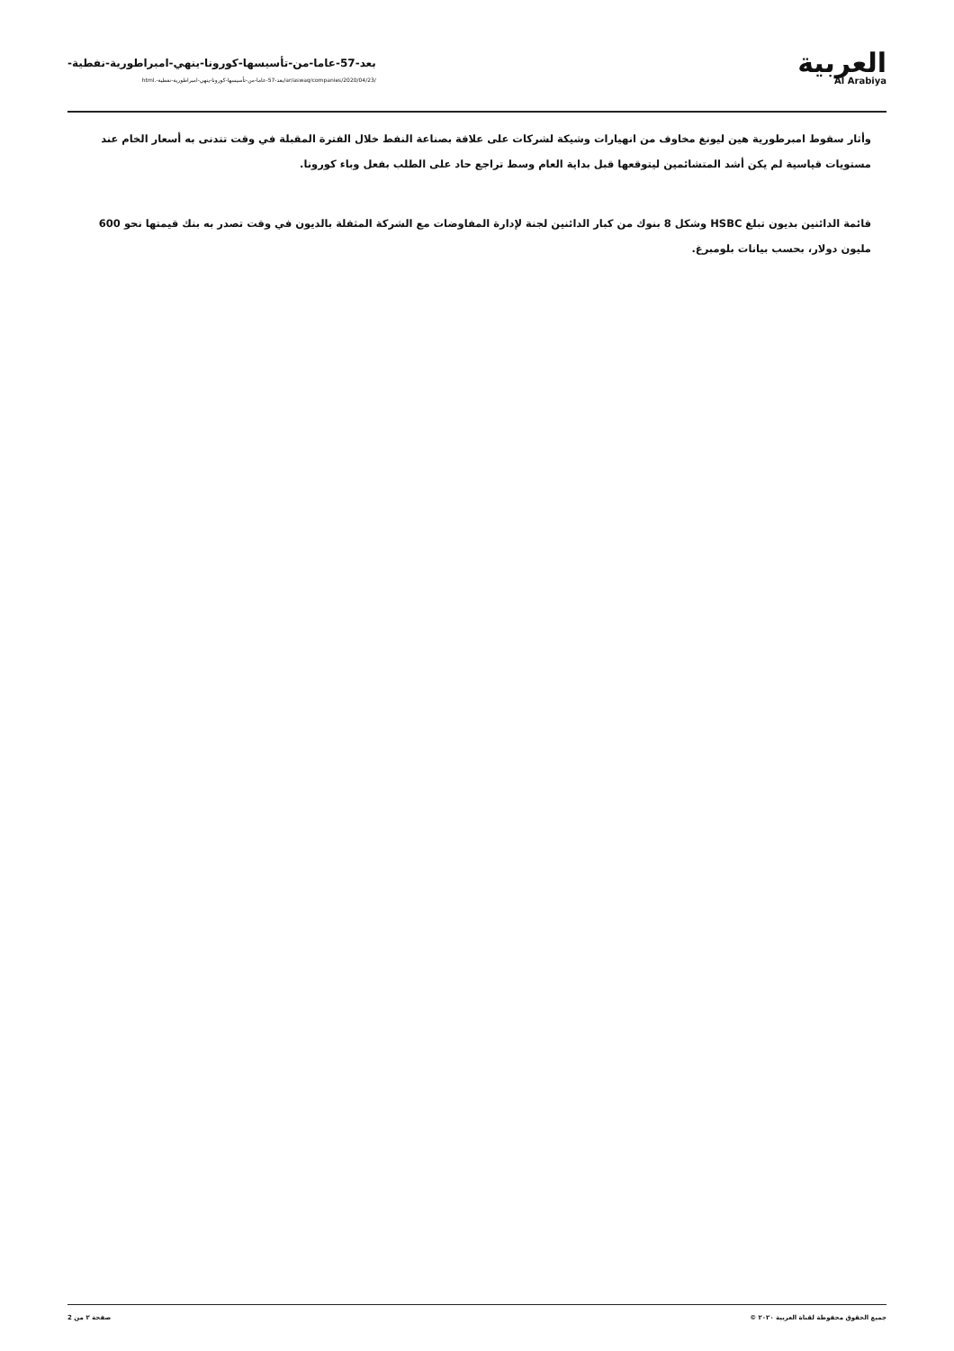بعد-57-عاما-من-تأسيسها-كورونا-ينهي-امبراطورية-نفطية-
/ar/aswaq/companies/2020/04/23/بعد-57-عاما-من-تأسيسها-كورونا-ينهي-امبراطورية-نفطية-.html
العربية
Al Arabiya
وأثار سقوط امبرطورية هين ليونغ مخاوف من انهيارات وشيكة لشركات على علاقة بصناعة النفط خلال الفترة المقبلة في وقت تتدنى به أسعار الخام عند مستويات قياسية لم يكن أشد المتشائمين ليتوقعها قبل بداية العام وسط تراجع حاد على الطلب بفعل وباء كورونا.
قائمة الدائنين بديون تبلغ HSBC وشكل 8 بنوك من كبار الدائنين لجنة لإدارة المفاوضات مع الشركة المثقلة بالديون في وقت تصدر به بنك قيمتها نحو 600 مليون دولار، بحسب بيانات بلومبرغ.
جميع الحقوق محفوظة لقناة العربية ٢٠٢٠ © صفحة ٢ من 2